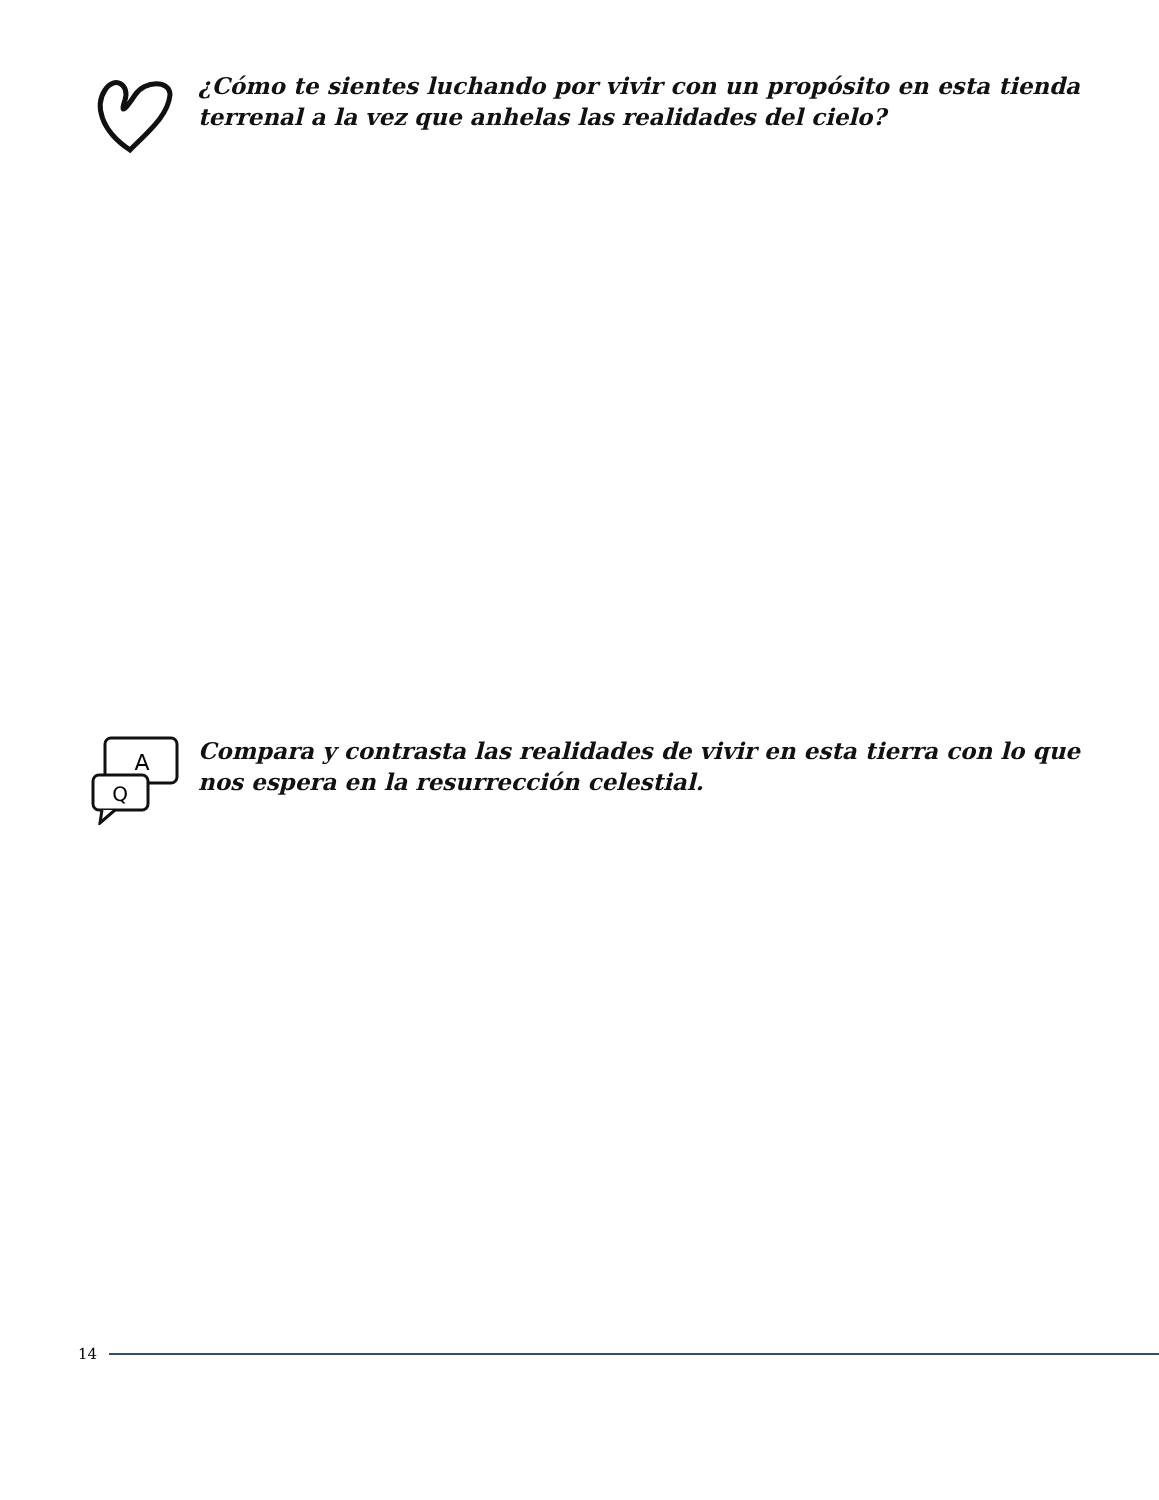¿Cómo te sientes luchando por vivir con un propósito en esta tienda terrenal a la vez que anhelas las realidades del cielo?
A
Q
Compara y contrasta las realidades de vivir en esta tierra con lo que nos espera en la resurrección celestial.
14